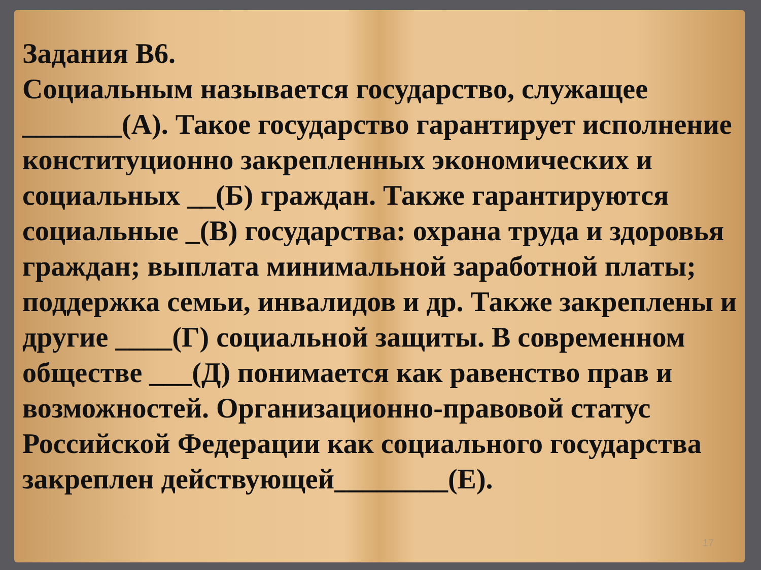Задания В6.
Социальным называется государство, служащее _______(А). Такое государство гарантирует исполнение конституционно закрепленных экономических и социальных __(Б) граждан. Также гарантируются социальные _(В) государства: охрана труда и здоровья граждан; выплата минимальной заработной платы; поддержка семьи, инвалидов и др. Также закреплены и другие ____(Г) социальной защиты. В современном обществе ___(Д) понимается как равенство прав и возможностей. Организационно-правовой статус Российской Федерации как социального государства закреплен действующей________(Е).
17